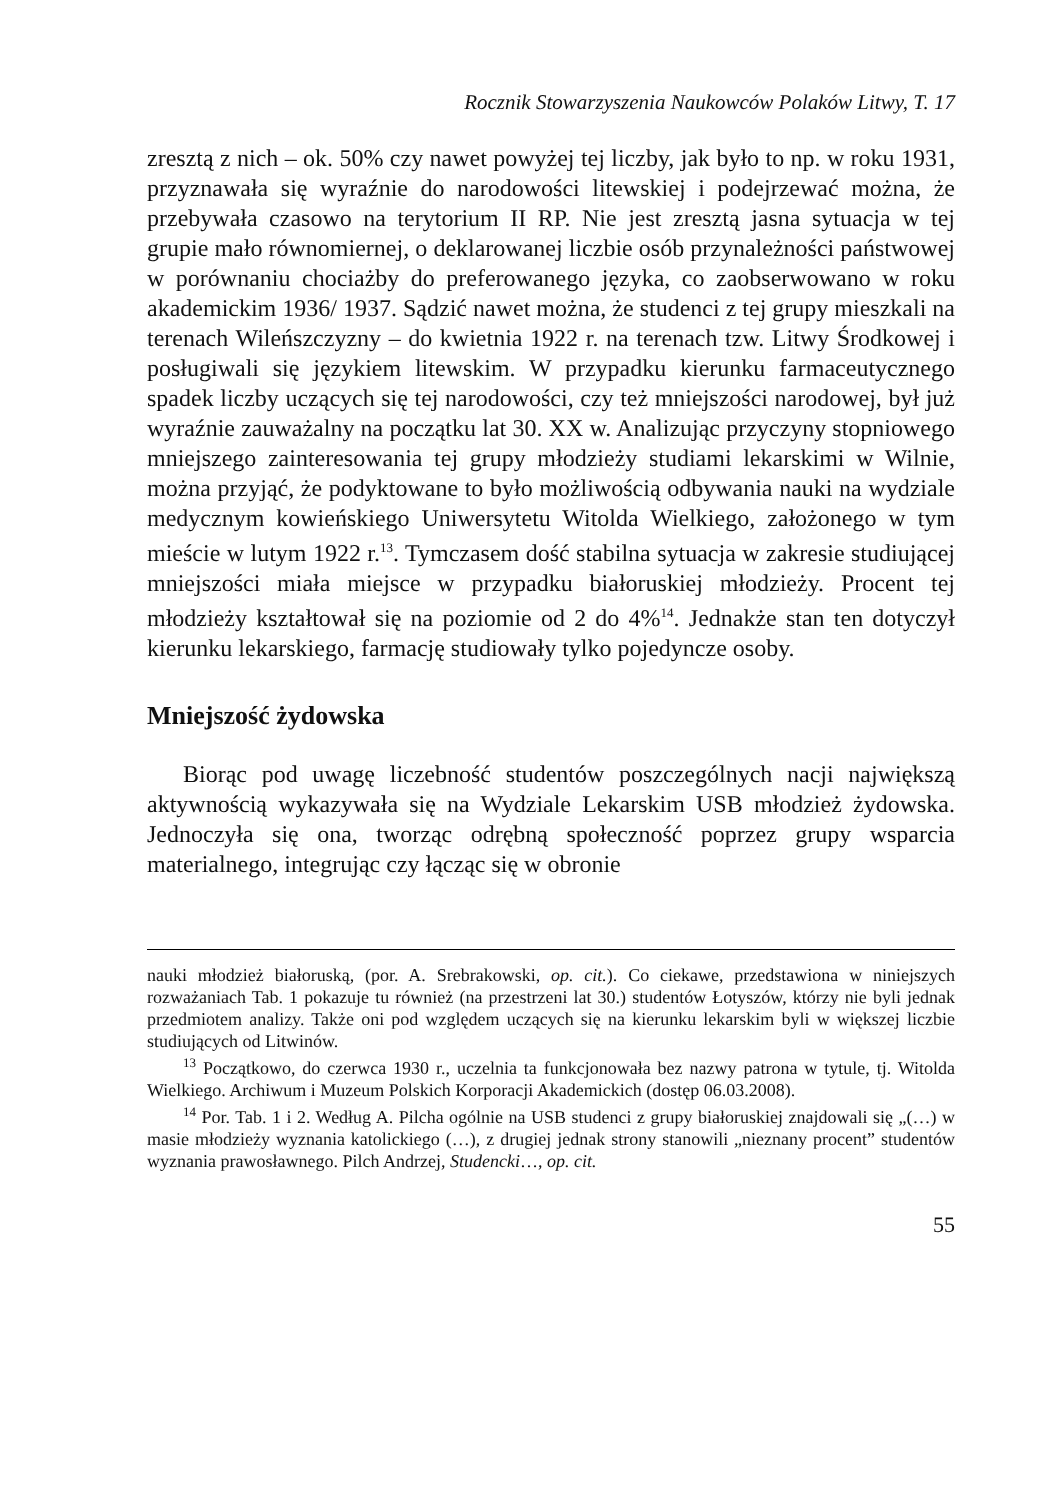Rocznik Stowarzyszenia Naukowców Polaków Litwy, T. 17
zresztą z nich – ok. 50% czy nawet powyżej tej liczby, jak było to np. w roku 1931, przyznawała się wyraźnie do narodowości litewskiej i podejrzewać można, że przebywała czasowo na terytorium II RP. Nie jest zresztą jasna sytuacja w tej grupie mało równomiernej, o deklarowanej liczbie osób przynależności państwowej w porównaniu chociażby do preferowanego języka, co zaobserwowano w roku akademickim 1936/ 1937. Sądzić nawet można, że studenci z tej grupy mieszkali na terenach Wileńszczyzny – do kwietnia 1922 r. na terenach tzw. Litwy Środkowej i posługiwali się językiem litewskim. W przypadku kierunku farmaceutycznego spadek liczby uczących się tej narodowości, czy też mniejszości narodowej, był już wyraźnie zauważalny na początku lat 30. XX w. Analizując przyczyny stopniowego mniejszego zainteresowania tej grupy młodzieży studiami lekarskimi w Wilnie, można przyjąć, że podyktowane to było możliwością odbywania nauki na wydziale medycznym kowieńskiego Uniwersytetu Witolda Wielkiego, założonego w tym mieście w lutym 1922 r.<sup>13</sup>. Tymczasem dość stabilna sytuacja w zakresie studiującej mniejszości miała miejsce w przypadku białoruskiej młodzieży. Procent tej młodzieży kształtował się na poziomie od 2 do 4%<sup>14</sup>. Jednakże stan ten dotyczył kierunku lekarskiego, farmację studiowały tylko pojedyncze osoby.
Mniejszość żydowska
Biorąc pod uwagę liczebność studentów poszczególnych nacji największą aktywnością wykazywała się na Wydziale Lekarskim USB młodzież żydowska. Jednoczyła się ona, tworząc odrębną społeczność poprzez grupy wsparcia materialnego, integrując czy łącząc się w obronie
nauki młodzież białoruską, (por. A. Srebrakowski, op. cit.). Co ciekawe, przedstawiona w niniejszych rozważaniach Tab. 1 pokazuje tu również (na przestrzeni lat 30.) studentów Łotyszów, którzy nie byli jednak przedmiotem analizy. Także oni pod względem uczących się na kierunku lekarskim byli w większej liczbie studiujących od Litwinów.
<sup>13</sup> Początkowo, do czerwca 1930 r., uczelnia ta funkcjonowała bez nazwy patrona w tytule, tj. Witolda Wielkiego. Archiwum i Muzeum Polskich Korporacji Akademickich (dostęp 06.03.2008).
<sup>14</sup> Por. Tab. 1 i 2. Według A. Pilcha ogólnie na USB studenci z grupy białoruskiej znajdowali się „(…) w masie młodzieży wyznania katolickiego (…), z drugiej jednak strony stanowili „nieznany procent” studentów wyznania prawosławnego. Pilch Andrzej, Studencki…, op. cit.
55